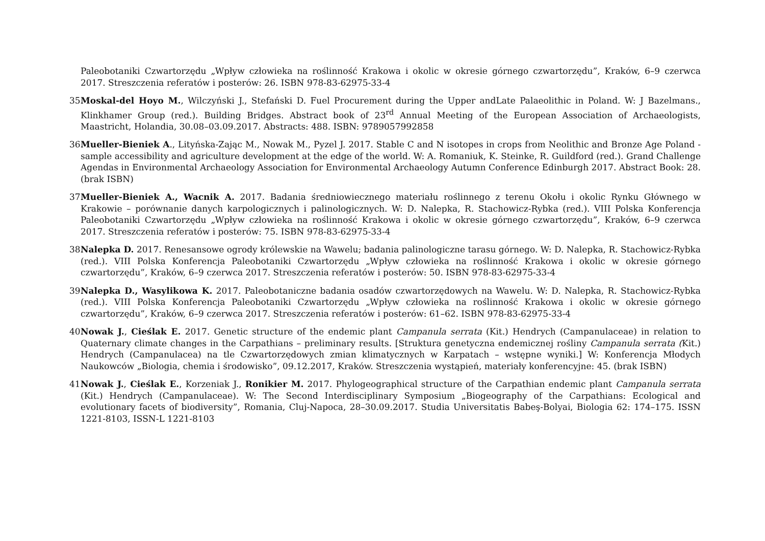Paleobotaniki Czwartorzędu „Wpływ człowieka na roślinność Krakowa i okolic w okresie górnego czwartorzędu”, Kraków, 6–9 czerwca 2017. Streszczenia referatów i posterów: 26. ISBN 978-83-62975-33-4
35.
Moskal-del Hoyo M., Wilczyński J., Stefański D. Fuel Procurement during the Upper andLate Palaeolithic in Poland. W: J Bazelmans., Klinkhamer Group (red.). Building Bridges. Abstract book of 23<sup>rd</sup> Annual Meeting of the European Association of Archaeologists, Maastricht, Holandia, 30.08–03.09.2017. Abstracts: 488. ISBN: 9789057992858
36.
Mueller-Bieniek A., Lityńska-Zając M., Nowak M., Pyzel J. 2017. Stable C and N isotopes in crops from Neolithic and Bronze Age Poland - sample accessibility and agriculture development at the edge of the world. W: A. Romaniuk, K. Steinke, R. Guildford (red.). Grand Challenge Agendas in Environmental Archaeology Association for Environmental Archaeology Autumn Conference Edinburgh 2017. Abstract Book: 28. (brak ISBN)
37.
Mueller-Bieniek A., Wacnik A. 2017. Badania średniowiecznego materiału roślinnego z terenu Okołu i okolic Rynku Głównego w Krakowie – porównanie danych karpologicznych i palinologicznych. W: D. Nalepka, R. Stachowicz-Rybka (red.). VIII Polska Konferencja Paleobotaniki Czwartorzędu „Wpływ człowieka na roślinność Krakowa i okolic w okresie górnego czwartorzędu”, Kraków, 6–9 czerwca 2017. Streszczenia referatów i posterów: 75. ISBN 978-83-62975-33-4
38.
Nalepka D. 2017. Renesansowe ogrody królewskie na Wawelu; badania palinologiczne tarasu górnego. W: D. Nalepka, R. Stachowicz-Rybka (red.). VIII Polska Konferencja Paleobotaniki Czwartorzędu „Wpływ człowieka na roślinność Krakowa i okolic w okresie górnego czwartorzędu”, Kraków, 6–9 czerwca 2017. Streszczenia referatów i posterów: 50. ISBN 978-83-62975-33-4
39.
Nalepka D., Wasylikowa K. 2017. Paleobotaniczne badania osadów czwartorzędowych na Wawelu. W: D. Nalepka, R. Stachowicz-Rybka (red.). VIII Polska Konferencja Paleobotaniki Czwartorzędu „Wpływ człowieka na roślinność Krakowa i okolic w okresie górnego czwartorzędu”, Kraków, 6–9 czerwca 2017. Streszczenia referatów i posterów: 61–62. ISBN 978-83-62975-33-4
40.
Nowak J., Cieślak E. 2017. Genetic structure of the endemic plant Campanula serrata (Kit.) Hendrych (Campanulaceae) in relation to Quaternary climate changes in the Carpathians – preliminary results. [Struktura genetyczna endemicznej rośliny Campanula serrata (Kit.) Hendrych (Campanulacea) na tle Czwartorzędowych zmian klimatycznych w Karpatach – wstępne wyniki.] W: Konferencja Młodych Naukowców „Biologia, chemia i środowisko”, 09.12.2017, Kraków. Streszczenia wystąpień, materiały konferencyjne: 45. (brak ISBN)
41.
Nowak J., Cieślak E., Korzeniak J., Ronikier M. 2017. Phylogeographical structure of the Carpathian endemic plant Campanula serrata (Kit.) Hendrych (Campanulaceae). W: The Second Interdisciplinary Symposium „Biogeography of the Carpathians: Ecological and evolutionary facets of biodiversity”, Romania, Cluj-Napoca, 28–30.09.2017. Studia Universitatis Babeş-Bolyai, Biologia 62: 174–175. ISSN 1221-8103, ISSN-L 1221-8103